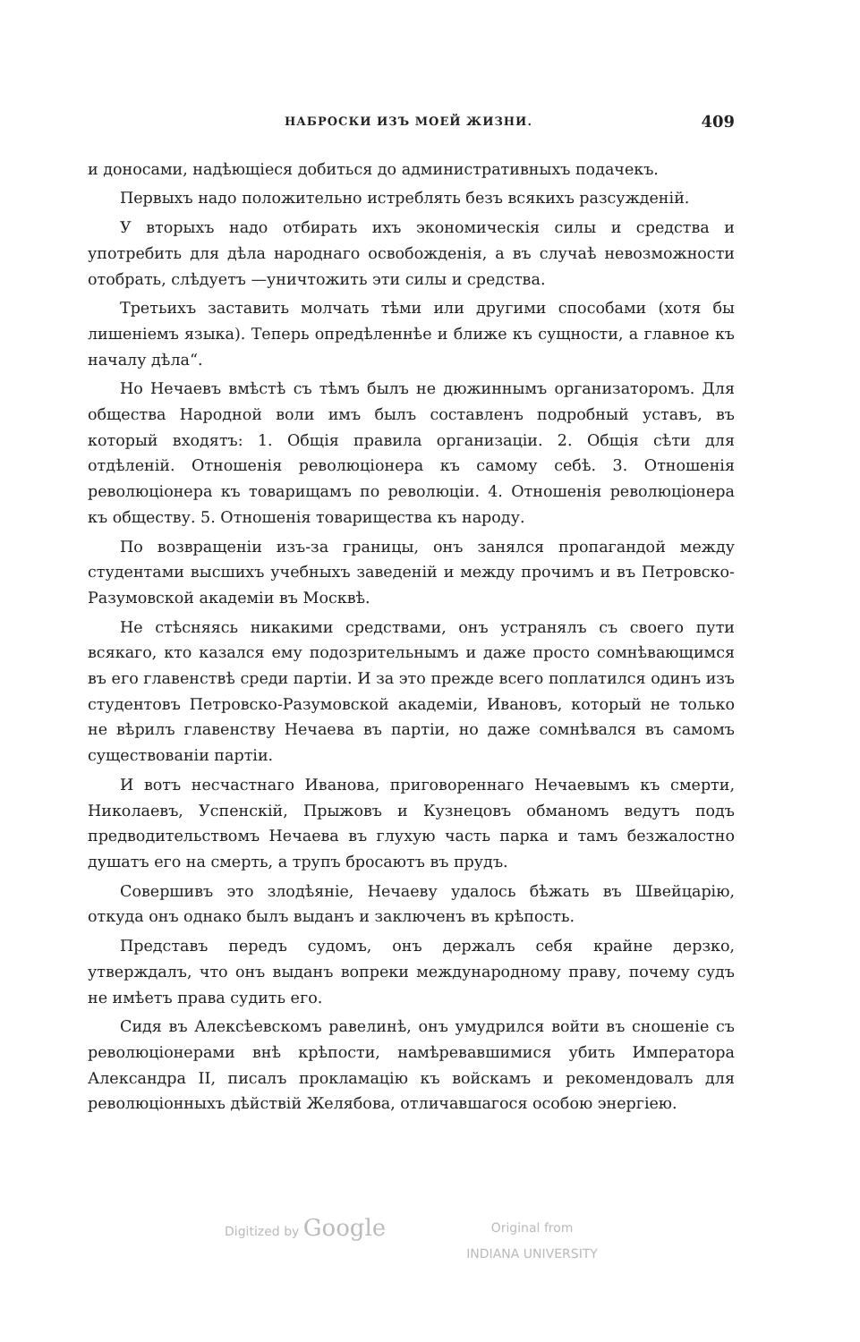НАБРОСКИ ИЗЪ МОЕЙ ЖИЗНИ. 409
и доносами, надѣющіеся добиться до административныхъ подачекъ.
Первыхъ надо положительно истреблять безъ всякихъ разсужденій.
У вторыхъ надо отбирать ихъ экономическія силы и средства и употребить для дѣла народнаго освобожденія, а въ случаѣ невозможности отобрать, слѣдуетъ —уничтожить эти силы и средства.
Третьихъ заставить молчать тѣми или другими способами (хотя бы лишеніемъ языка). Теперь опредѣленнѣе и ближе къ сущности, а главное къ началу дѣла“.
Но Нечаевъ вмѣстѣ съ тѣмъ былъ не дюжиннымъ организаторомъ. Для общества Народной воли имъ былъ составленъ подробный уставъ, въ который входятъ: 1. Общія правила организаціи. 2. Общія сѣти для отдѣленій. Отношенія революціонера къ самому себѣ. 3. Отношенія революціонера къ товарищамъ по революціи. 4. Отношенія революціонера къ обществу. 5. Отношенія товарищества къ народу.
По возвращеніи изъ-за границы, онъ занялся пропагандой между студентами высшихъ учебныхъ заведеній и между прочимъ и въ Петровско-Разумовской академіи въ Москвѣ.
Не стѣсняясь никакими средствами, онъ устранялъ съ своего пути всякаго, кто казался ему подозрительнымъ и даже просто сомнѣвающимся въ его главенствѣ среди партіи. И за это прежде всего поплатился одинъ изъ студентовъ Петровско-Разумовской академіи, Ивановъ, который не только не вѣрилъ главенству Нечаева въ партіи, но даже сомнѣвался въ самомъ существованіи партіи.
И вотъ несчастнаго Иванова, приговореннаго Нечаевымъ къ смерти, Николаевъ, Успенскій, Прыжовъ и Кузнецовъ обманомъ ведутъ подъ предводительствомъ Нечаева въ глухую часть парка и тамъ безжалостно душатъ его на смерть, а трупъ бросаютъ въ прудъ.
Совершивъ это злодѣяніе, Нечаеву удалось бѣжать въ Швейцарію, откуда онъ однако былъ выданъ и заключенъ въ крѣпость.
Представъ передъ судомъ, онъ держалъ себя крайне дерзко, утверждалъ, что онъ выданъ вопреки международному праву, почему судъ не имѣетъ права судить его.
Сидя въ Алексѣевскомъ равелинѣ, онъ умудрился войти въ сношеніе съ революціонерами внѣ крѣпости, намѣревавшимися убить Императора Александра II, писалъ прокламацію къ войскамъ и рекомендовалъ для революціонныхъ дѣйствій Желябова, отличавшагося особою энергіею.
Digitized by Google
Original from
INDIANA UNIVERSITY